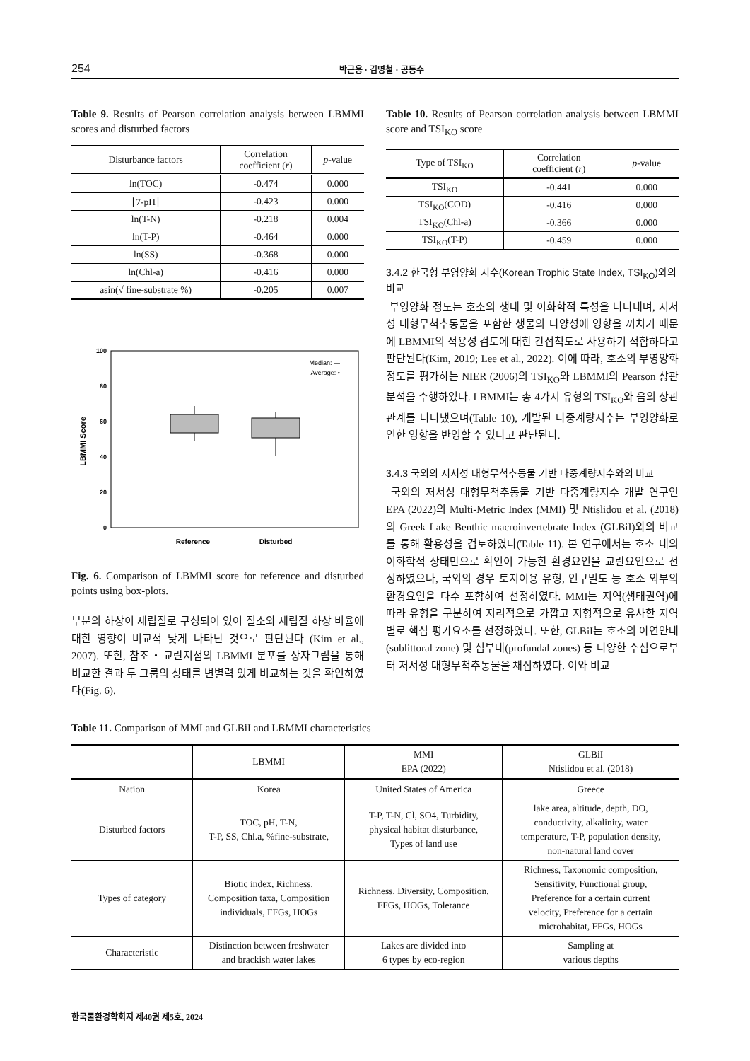254 박근용 · 김명철 · 공동수
Table 9. Results of Pearson correlation analysis between LBMMI scores and disturbed factors
| Disturbance factors | Correlation coefficient ( r ) | p -value |
| --- | --- | --- |
| ln(TOC) | -0.474 | 0.000 |
| ∣7-pH∣ | -0.423 | 0.000 |
| ln(T-N) | -0.218 | 0.004 |
| ln(T-P) | -0.464 | 0.000 |
| ln(SS) | -0.368 | 0.000 |
| ln(Chl-a) | -0.416 | 0.000 |
| asin(√ fine-substrate %) | -0.205 | 0.007 |
100
80
60
40
20
0
LBMMI Score
Median: —
Average: •
Reference
Disturbed
Fig. 6. Comparison of LBMMI score for reference and disturbed points using box-plots.
부분의 하상이 세립질로 구성되어 있어 질소와 세립질 하상 비율에 대한 영향이 비교적 낮게 나타난 것으로 판단된다 (Kim et al., 2007). 또한, 참조・교란지점의 LBMMI 분포를 상자그림을 통해 비교한 결과 두 그룹의 상태를 변별력 있게 비교하는 것을 확인하였다(Fig. 6).
Table 10. Results of Pearson correlation analysis between LBMMI score and TSI<sub>KO</sub> score
| Type of TSI<sub>KO</sub> | Correlation coefficient ( r ) | p -value |
| --- | --- | --- |
| TSI<sub>KO</sub> | -0.441 | 0.000 |
| TSI<sub>KO</sub>(COD) | -0.416 | 0.000 |
| TSI<sub>KO</sub>(Chl-a) | -0.366 | 0.000 |
| TSI<sub>KO</sub>(T-P) | -0.459 | 0.000 |
3.4.2 한국형 부영양화 지수(Korean Trophic State Index, TSI<sub>KO</sub>)와의 비교
부영양화 정도는 호소의 생태 및 이화학적 특성을 나타내며, 저서성 대형무척추동물을 포함한 생물의 다양성에 영향을 끼치기 때문에 LBMMI의 적용성 검토에 대한 간접척도로 사용하기 적합하다고 판단된다(Kim, 2019; Lee et al., 2022). 이에 따라, 호소의 부영양화 정도를 평가하는 NIER (2006)의 TSI<sub>KO</sub>와 LBMMI의 Pearson 상관분석을 수행하였다. LBMMI는 총 4가지 유형의 TSI<sub>KO</sub>와 음의 상관관계를 나타냈으며(Table 10), 개발된 다중계량지수는 부영양화로 인한 영향을 반영할 수 있다고 판단된다.
3.4.3 국외의 저서성 대형무척추동물 기반 다중계량지수와의 비교
국외의 저서성 대형무척추동물 기반 다중계량지수 개발 연구인 EPA (2022)의 Multi-Metric Index (MMI) 및 Ntislidou et al. (2018)의 Greek Lake Benthic macroinvertebrate Index (GLBiI)와의 비교를 통해 활용성을 검토하였다(Table 11). 본 연구에서는 호소 내의 이화학적 상태만으로 확인이 가능한 환경요인을 교란요인으로 선정하였으나, 국외의 경우 토지이용 유형, 인구밀도 등 호소 외부의 환경요인을 다수 포함하여 선정하였다. MMI는 지역(생태권역)에 따라 유형을 구분하여 지리적으로 가깝고 지형적으로 유사한 지역별로 핵심 평가요소를 선정하였다. 또한, GLBiI는 호소의 아연안대(sublittoral zone) 및 심부대(profundal zones) 등 다양한 수심으로부터 저서성 대형무척추동물을 채집하였다. 이와 비교
Table 11. Comparison of MMI and GLBiI and LBMMI characteristics
| | LBMMI | MMI EPA (2022) | GLBiI Ntislidou et al. (2018) |
| --- | --- | --- | --- |
| Nation | Korea | United States of America | Greece |
| Disturbed factors | TOC, pH, T-N, T-P, SS, Chl.a, %fine-substrate, | T-P, T-N, Cl, SO4, Turbidity, physical habitat disturbance, Types of land use | lake area, altitude, depth, DO, conductivity, alkalinity, water temperature, T-P, population density, non-natural land cover |
| Types of category | Biotic index, Richness, Composition taxa, Composition individuals, FFGs, HOGs | Richness, Diversity, Composition, FFGs, HOGs, Tolerance | Richness, Taxonomic composition, Sensitivity, Functional group, Preference for a certain current velocity, Preference for a certain microhabitat, FFGs, HOGs |
| Characteristic | Distinction between freshwater and brackish water lakes | Lakes are divided into 6 types by eco-region | Sampling at various depths |
한국물환경학회지 제40권 제5호, 2024